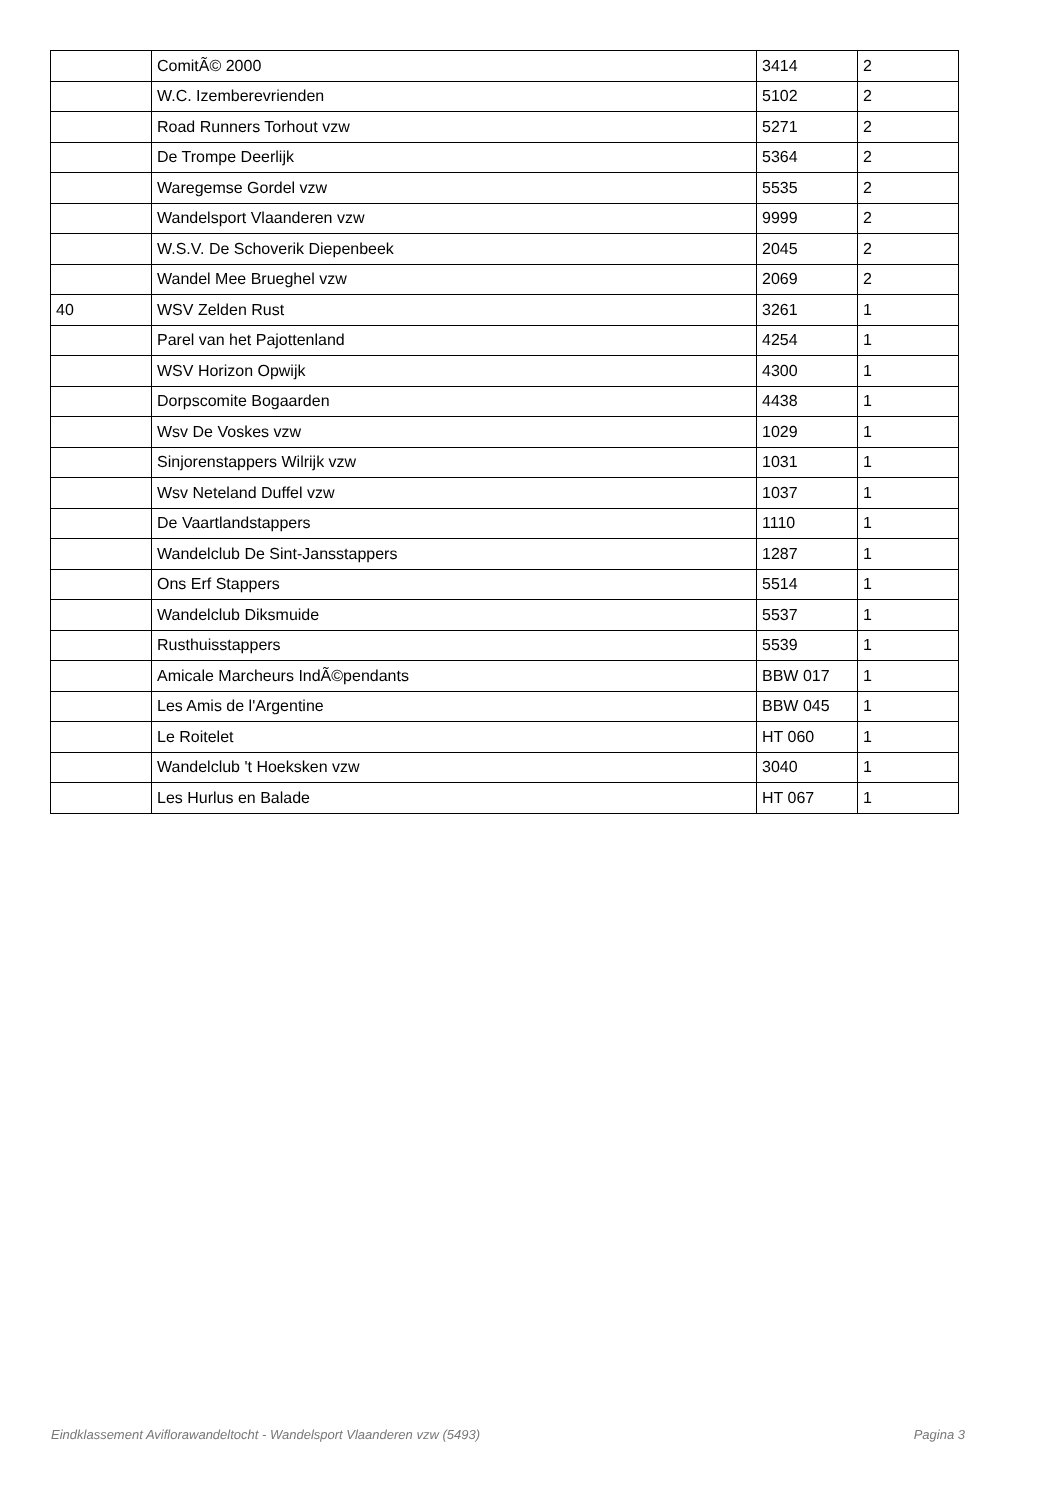| | ComitÃ© 2000 | 3414 | 2 |
| | W.C. Izemberevrienden | 5102 | 2 |
| | Road Runners Torhout vzw | 5271 | 2 |
| | De Trompe Deerlijk | 5364 | 2 |
| | Waregemse Gordel vzw | 5535 | 2 |
| | Wandelsport Vlaanderen vzw | 9999 | 2 |
| | W.S.V. De Schoverik Diepenbeek | 2045 | 2 |
| | Wandel Mee Brueghel vzw | 2069 | 2 |
| 40 | WSV Zelden Rust | 3261 | 1 |
| | Parel van het Pajottenland | 4254 | 1 |
| | WSV Horizon Opwijk | 4300 | 1 |
| | Dorpscomite Bogaarden | 4438 | 1 |
| | Wsv De Voskes vzw | 1029 | 1 |
| | Sinjorenstappers Wilrijk vzw | 1031 | 1 |
| | Wsv Neteland Duffel vzw | 1037 | 1 |
| | De Vaartlandstappers | 1110 | 1 |
| | Wandelclub De Sint-Jansstappers | 1287 | 1 |
| | Ons Erf Stappers | 5514 | 1 |
| | Wandelclub Diksmuide | 5537 | 1 |
| | Rusthuisstappers | 5539 | 1 |
| | Amicale Marcheurs IndÃ©pendants | BBW 017 | 1 |
| | Les Amis de l'Argentine | BBW 045 | 1 |
| | Le Roitelet | HT 060 | 1 |
| | Wandelclub 't Hoeksken vzw | 3040 | 1 |
| | Les Hurlus en Balade | HT 067 | 1 |
Eindklassement Aviflorawandeltocht - Wandelsport Vlaanderen vzw (5493) Pagina 3